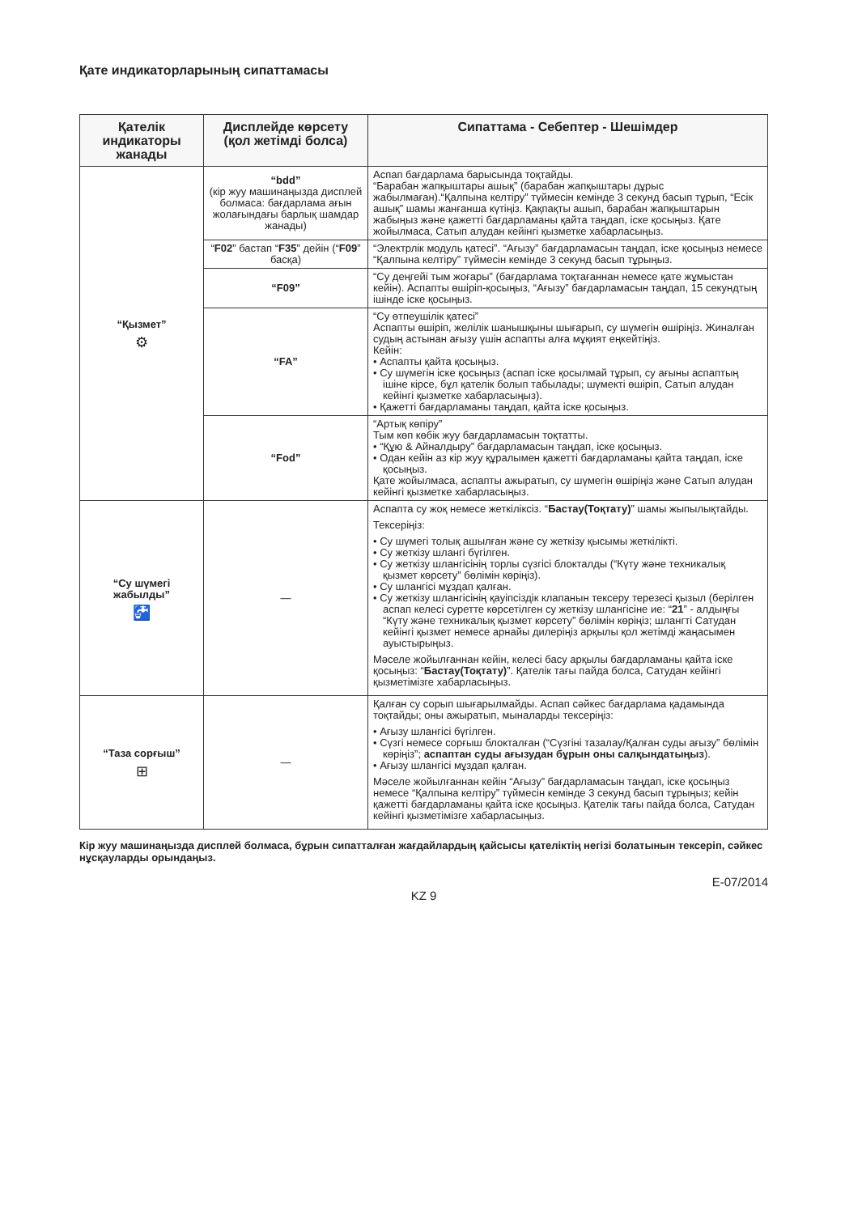Қате индикаторларының сипаттамасы
| Қателік индикаторы жанады | Дисплейде көрсету (қол жетімді болса) | Сипаттама - Себептер - Шешімдер |
| --- | --- | --- |
| “Қызмет” ⚙ | “bdd” (кір жуу машинаңызда дисплей болмаса: бағдарлама ағын жолағындағы барлық шамдар жанады) | Аспап бағдарлама барысында тоқтайды. “Барабан жапқыштары ашық” (барабан жапқыштары дұрыс жабылмаған).“Қалпына келтіру” түймесін кемінде 3 секунд басып тұрып, “Есік ашық” шамы жанғанша күтіңіз. Қақпақты ашып, барабан жапқыштарын жабыңыз және қажетті бағдарламаны қайта таңдап, іске қосыңыз. Қате жойылмаса, Сатып алудан кейінгі қызметке хабарласыңыз. |
| | “ F02 ” бастап “ F35 ” дейін (“ F09 ” басқа) | “Электрлік модуль қатесі”. “Ағызу” бағдарламасын таңдап, іске қосыңыз немесе “Қалпына келтіру” түймесін кемінде 3 секунд басып тұрыңыз. |
| | “F09” | “Су деңгейі тым жоғары” (бағдарлама тоқтағаннан немесе қате жұмыстан кейін). Аспапты өшіріп-қосыңыз, “Ағызу” бағдарламасын таңдап, 15 секундтың ішінде іске қосыңыз. |
| | “FA” | “Су өтпеушілік қатесі” Аспапты өшіріп, желілік шанышқыны шығарып, су шүмегін өшіріңіз. Жиналған судың астынан ағызу үшін аспапты алға мұқият еңкейтіңіз. Кейін: • Аспапты қайта қосыңыз. • Су шүмегін іске қосыңыз (аспап іске қосылмай тұрып, су ағыны аспаптың ішіне кірсе, бұл қателік болып табылады; шүмекті өшіріп, Сатып алудан кейінгі қызметке хабарласыңыз). • Қажетті бағдарламаны таңдап, қайта іске қосыңыз. |
| | “Fod” | “Артық көпіру” Тым көп көбік жуу бағдарламасын тоқтатты. • “Құю & Айналдыру” бағдарламасын таңдап, іске қосыңыз. • Одан кейін аз кір жуу құралымен қажетті бағдарламаны қайта таңдап, іске қосыңыз. Қате жойылмаса, аспапты ажыратып, су шүмегін өшіріңіз және Сатып алудан кейінгі қызметке хабарласыңыз. |
| “Су шүмегі жабылды” 🚰 | — | Аспапта су жоқ немесе жеткіліксіз. “ Бастау(Тоқтату) ” шамы жыпылықтайды. Тексеріңіз: • Су шүмегі толық ашылған және су жеткізу қысымы жеткілікті. • Су жеткізу шлангі бүгілген. • Су жеткізу шлангісінің торлы сүзгісі блокталды (“Күту және техникалық қызмет көрсету” бөлімін көріңіз). • Су шлангісі мұздап қалған. • Су жеткізу шлангісінің қауіпсіздік клапанын тексеру терезесі қызыл (берілген аспап келесі суретте көрсетілген су жеткізу шлангісіне ие: “ 21 ” - алдыңғы “Күту және техникалық қызмет көрсету” бөлімін көріңіз; шлангті Сатудан кейінгі қызмет немесе арнайы дилеріңіз арқылы қол жетімді жаңасымен ауыстырыңыз. Мәселе жойылғаннан кейін, келесі басу арқылы бағдарламаны қайта іске қосыңыз: “ Бастау(Тоқтату) ”. Қателік тағы пайда болса, Сатудан кейінгі қызметімізге хабарласыңыз. |
| “Таза сорғыш” ⊞ | — | Қалған су сорып шығарылмайды. Аспап сәйкес бағдарлама қадамында тоқтайды; оны ажыратып, мыналарды тексеріңіз: • Ағызу шлангісі бүгілген. • Сүзгі немесе сорғыш блокталған (“Сүзгіні тазалау/Қалған суды ағызу” бөлімін көріңіз”; аспаптан суды ағызудан бұрын оны салқындатыңыз ). • Ағызу шлангісі мұздап қалған. Мәселе жойылғаннан кейін “Ағызу” бағдарламасын таңдап, іске қосыңыз немесе “Қалпына келтіру” түймесін кемінде 3 секунд басып тұрыңыз; кейін қажетті бағдарламаны қайта іске қосыңыз. Қателік тағы пайда болса, Сатудан кейінгі қызметімізге хабарласыңыз. |
Кір жуу машинаңызда дисплей болмаса, бұрын сипатталған жағдайлардың қайсысы қателіктің негізі болатынын тексеріп, сәйкес нұсқауларды орындаңыз.
E-07/2014
KZ 9